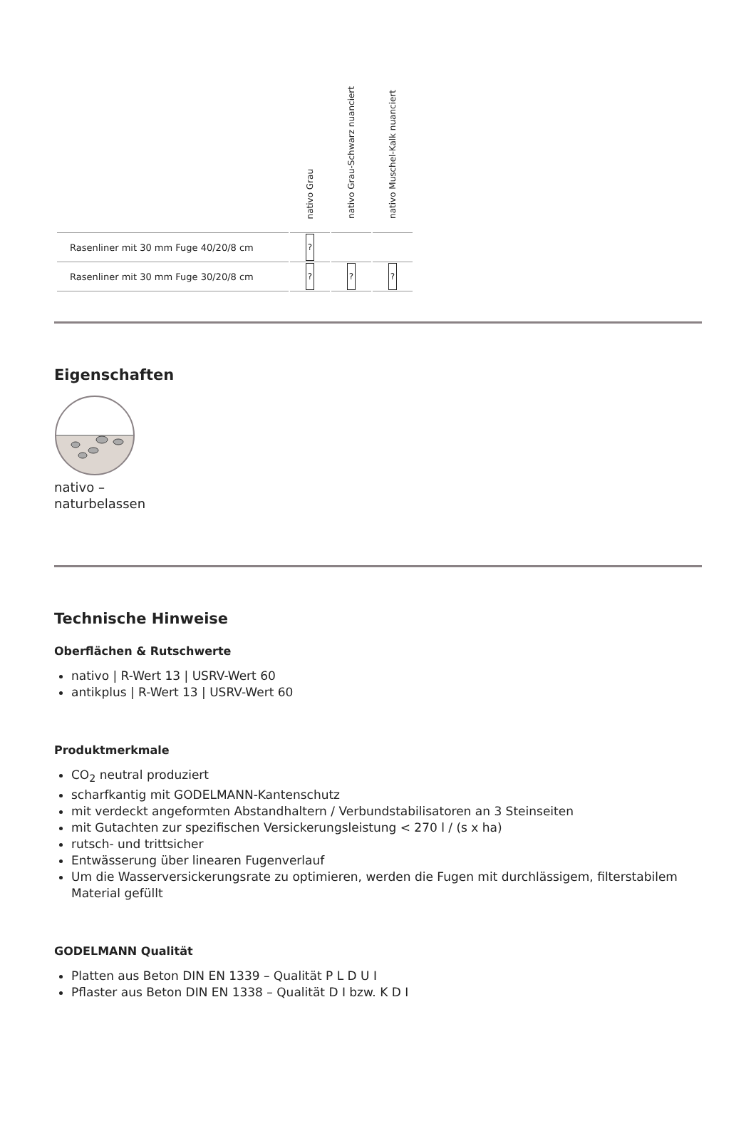| | nativo Grau | nativo Grau-Schwarz nuanciert | nativo Muschel-Kalk nuanciert |
| --- | --- | --- | --- |
| Rasenliner mit 30 mm Fuge 40/20/8 cm | ? | | |
| Rasenliner mit 30 mm Fuge 30/20/8 cm | ? | ? | ? |
Eigenschaften
nativo –
naturbelassen
Technische Hinweise
Oberflächen & Rutschwerte
nativo | R-Wert 13 | USRV-Wert 60
antikplus | R-Wert 13 | USRV-Wert 60
Produktmerkmale
CO<sub>2</sub> neutral produziert
scharfkantig mit GODELMANN-Kantenschutz
mit verdeckt angeformten Abstandhaltern / Verbundstabilisatoren an 3 Steinseiten
mit Gutachten zur spezifischen Versickerungsleistung < 270 l / (s x ha)
rutsch- und trittsicher
Entwässerung über linearen Fugenverlauf
Um die Wasserversickerungsrate zu optimieren, werden die Fugen mit durchlässigem, filterstabilem Material gefüllt
GODELMANN Qualität
Platten aus Beton DIN EN 1339 – Qualität P L D U I
Pflaster aus Beton DIN EN 1338 – Qualität D I bzw. K D I